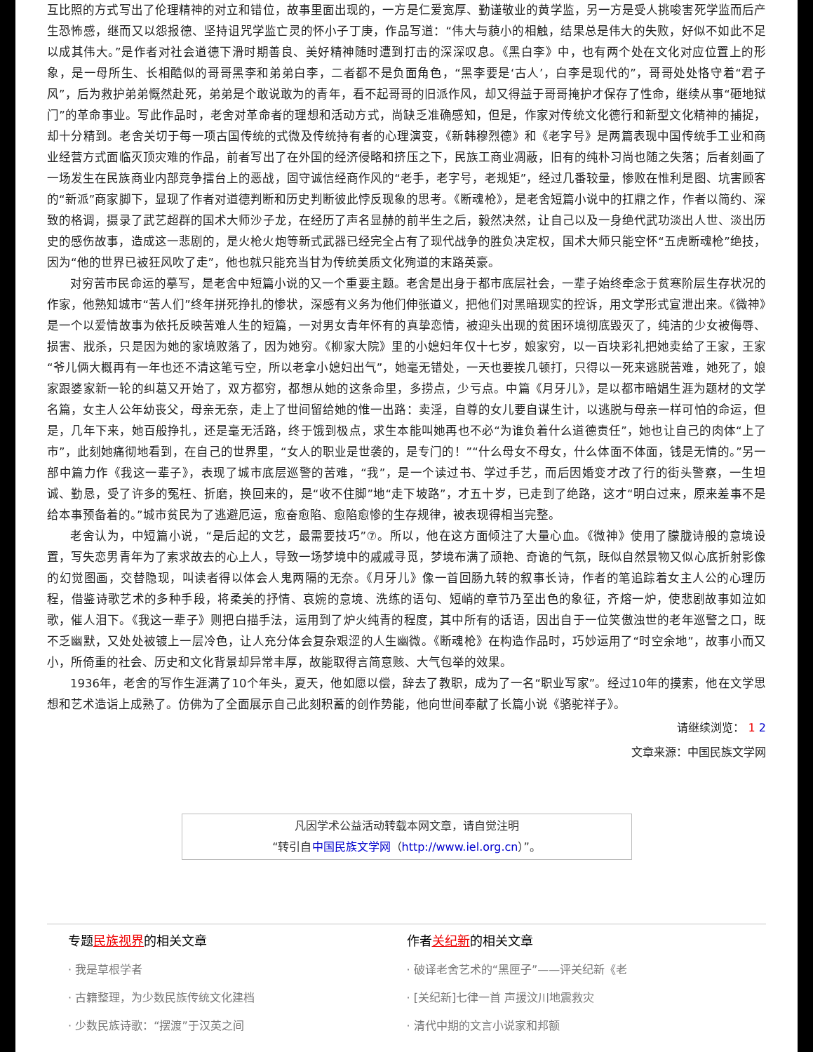互比照的方式写出了伦理精神的对立和错位，故事里面出现的，一方是仁爱宽厚、勤谨敬业的黄学监，另一方是受人挑唆害死学监而后产生恐怖感，继而又以怨报德、坚持诅咒学监亡灵的怀小子丁庚，作品写道：“伟大与藐小的相触，结果总是伟大的失败，好似不如此不足以成其伟大。”是作者对社会道德下滑时期善良、美好精神随时遭到打击的深深叹息。《黑白李》中，也有两个处在文化对应位置上的形象，是一母所生、长相酷似的哥哥黑李和弟弟白李，二者都不是负面角色，“黑李要是‘古人’，白李是现代的”，哥哥处处恪守着“君子风”，后为救护弟弟慨然赴死，弟弟是个敢说敢为的青年，看不起哥哥的旧派作风，却又得益于哥哥掩护才保存了性命，继续从事“砸地狱门”的革命事业。写此作品时，老舍对革命者的理想和活动方式，尚缺乏准确感知，但是，作家对传统文化德行和新型文化精神的捕捉，却十分精到。老舍关切于每一项古国传统的式微及传统持有者的心理演变，《新韩穆烈德》和《老字号》是两篇表现中国传统手工业和商业经营方式面临灭顶灾难的作品，前者写出了在外国的经济侵略和挤压之下，民族工商业凋蔽，旧有的纯朴习尚也随之失落；后者刻画了一场发生在民族商业内部竞争擂台上的恶战，固守诚信经商作风的“老手，老字号，老规矩”，经过几番较量，惨败在惟利是图、坑害顾客的“新派”商家脚下，显现了作者对道德判断和历史判断彼此悖反现象的思考。《断魂枪》，是老舍短篇小说中的扛鼎之作，作者以简约、深致的格调，摄录了武艺超群的国术大师沙子龙，在经历了声名显赫的前半生之后，毅然决然，让自己以及一身绝代武功淡出人世、淡出历史的感伤故事，造成这一悲剧的，是火枪火炮等新式武器已经完全占有了现代战争的胜负决定权，国术大师只能空怀“五虎断魂枪”绝技，因为“他的世界已被狂风吹了走”，他也就只能充当甘为传统美质文化殉道的末路英豪。
对穷苦市民命运的摹写，是老舍中短篇小说的又一个重要主题。老舍是出身于都市底层社会，一辈子始终牵念于贫寒阶层生存状况的作家，他熟知城市“苦人们”终年拼死挣扎的惨状，深感有义务为他们伸张道义，把他们对黑暗现实的控诉，用文学形式宣泄出来。《微神》是一个以爱情故事为依托反映苦难人生的短篇，一对男女青年怀有的真挚恋情，被迎头出现的贫困环境彻底毁灭了，纯洁的少女被侮辱、损害、戕杀，只是因为她的家境败落了，因为她穷。《柳家大院》里的小媳妇年仅十七岁，娘家穷，以一百块彩礼把她卖给了王家，王家“爷儿俩大概再有一年也还不清这笔亏空，所以老拿小媳妇出气”，她毫无错处，一天也要挨几顿打，只得以一死来逃脱苦难，她死了，娘家跟婆家新一轮的纠葛又开始了，双方都穷，都想从她的这条命里，多捞点，少亏点。中篇《月牙儿》，是以都市暗娼生涯为题材的文学名篇，女主人公年幼丧父，母亲无奈，走上了世间留给她的惟一出路：卖淫，自尊的女儿要自谋生计，以逃脱与母亲一样可怕的命运，但是，几年下来，她百般挣扎，还是毫无活路，终于饿到极点，求生本能叫她再也不必“为谁负着什么道德责任”，她也让自己的肉体“上了市”，此刻她痛彻地看到，在自己的世界里，“女人的职业是世袭的，是专门的！”“什么母女不母女，什么体面不体面，钱是无情的。”另一部中篇力作《我这一辈子》，表现了城市底层巡警的苦难，“我”，是一个读过书、学过手艺，而后因婚变才改了行的街头警察，一生坦诚、勤恳，受了许多的冤枉、折磨，换回来的，是“收不住脚”地“走下坡路”，才五十岁，已走到了绝路，这才“明白过来，原来差事不是给本事预备着的。”城市贫民为了逃避厄运，愈奋愈陷、愈陷愈惨的生存规律，被表现得相当完整。
老舍认为，中短篇小说，“是后起的文艺，最需要技巧”⑦。所以，他在这方面倾注了大量心血。《微神》使用了朦胧诗般的意境设置，写失恋男青年为了索求故去的心上人，导致一场梦境中的戚戚寻觅，梦境布满了顽艳、奇诡的气氛，既似自然景物又似心底折射影像的幻觉图画，交替隐现，叫读者得以体会人鬼两隔的无奈。《月牙儿》像一首回肠九转的叙事长诗，作者的笔追踪着女主人公的心理历程，借鉴诗歌艺术的多种手段，将柔美的抒情、哀婉的意境、洗练的语句、短峭的章节乃至出色的象征，齐熔一炉，使悲剧故事如泣如歌，催人泪下。《我这一辈子》则把白描手法，运用到了炉火纯青的程度，其中所有的话语，因出自于一位笑傲浊世的老年巡警之口，既不乏幽默，又处处被镀上一层冷色，让人充分体会复杂艰涩的人生幽微。《断魂枪》在构造作品时，巧妙运用了“时空余地”，故事小而又小，所倚重的社会、历史和文化背景却异常丰厚，故能取得言简意赅、大气包举的效果。
1936年，老舍的写作生涯满了10个年头，夏天，他如愿以偿，辞去了教职，成为了一名“职业写家”。经过10年的摸索，他在文学思想和艺术造诣上成熟了。仿佛为了全面展示自己此刻积蓄的创作势能，他向世间奉献了长篇小说《骆驼祥子》。
请继续浏览： 1 2
文章来源：中国民族文学网
凡因学术公益活动转载本网文章，请自觉注明
“转引自中国民族文学网（http://www.iel.org.cn）”。
专题民族视界的相关文章
· 我是草根学者
· 古籍整理，为少数民族传统文化建档
· 少数民族诗歌：“摆渡”于汉英之间
作者关纪新的相关文章
· 破译老舍艺术的“黑匣子”——评关纪新《老
· [关纪新]七律一首 声援汶川地震救灾
· 清代中期的文言小说家和邦额